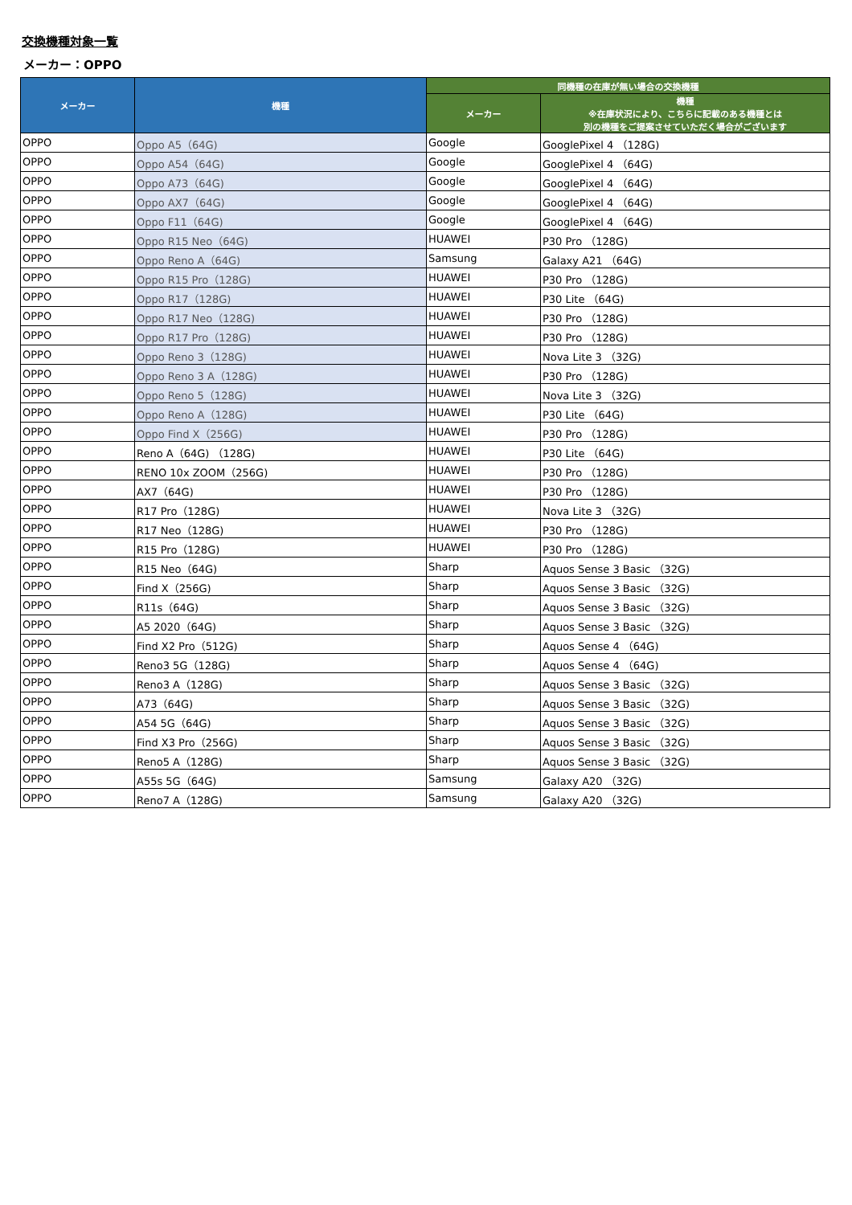交換機種対象一覧
メーカー：OPPO
| メーカー | 機種 | 同機種の在庫が無い場合の交換機種 | |
| --- | --- | --- | --- |
| | | メーカー | 機種 ※在庫状況により、こちらに記載のある機種とは 別の機種をご提案させていただく場合がございます |
| OPPO | Oppo A5（64G) | Google | GooglePixel 4 （128G) |
| OPPO | Oppo A54（64G) | Google | GooglePixel 4 （64G) |
| OPPO | Oppo A73（64G) | Google | GooglePixel 4 （64G) |
| OPPO | Oppo AX7（64G) | Google | GooglePixel 4 （64G) |
| OPPO | Oppo F11（64G) | Google | GooglePixel 4 （64G) |
| OPPO | Oppo R15 Neo（64G) | HUAWEI | P30 Pro （128G) |
| OPPO | Oppo Reno A（64G) | Samsung | Galaxy A21 （64G) |
| OPPO | Oppo R15 Pro（128G) | HUAWEI | P30 Pro （128G) |
| OPPO | Oppo R17（128G) | HUAWEI | P30 Lite （64G) |
| OPPO | Oppo R17 Neo（128G) | HUAWEI | P30 Pro （128G) |
| OPPO | Oppo R17 Pro（128G) | HUAWEI | P30 Pro （128G) |
| OPPO | Oppo Reno 3（128G) | HUAWEI | Nova Lite 3 （32G) |
| OPPO | Oppo Reno 3 A（128G) | HUAWEI | P30 Pro （128G) |
| OPPO | Oppo Reno 5（128G) | HUAWEI | Nova Lite 3 （32G) |
| OPPO | Oppo Reno A（128G) | HUAWEI | P30 Lite （64G) |
| OPPO | Oppo Find X（256G) | HUAWEI | P30 Pro （128G) |
| OPPO | Reno A（64G) （128G) | HUAWEI | P30 Lite （64G) |
| OPPO | RENO 10x ZOOM（256G) | HUAWEI | P30 Pro （128G) |
| OPPO | AX7（64G) | HUAWEI | P30 Pro （128G) |
| OPPO | R17 Pro（128G) | HUAWEI | Nova Lite 3 （32G) |
| OPPO | R17 Neo（128G) | HUAWEI | P30 Pro （128G) |
| OPPO | R15 Pro（128G) | HUAWEI | P30 Pro （128G) |
| OPPO | R15 Neo（64G) | Sharp | Aquos Sense 3 Basic （32G) |
| OPPO | Find X（256G) | Sharp | Aquos Sense 3 Basic （32G) |
| OPPO | R11s（64G) | Sharp | Aquos Sense 3 Basic （32G) |
| OPPO | A5 2020（64G) | Sharp | Aquos Sense 3 Basic （32G) |
| OPPO | Find X2 Pro（512G) | Sharp | Aquos Sense 4 （64G) |
| OPPO | Reno3 5G（128G) | Sharp | Aquos Sense 4 （64G) |
| OPPO | Reno3 A（128G) | Sharp | Aquos Sense 3 Basic （32G) |
| OPPO | A73（64G) | Sharp | Aquos Sense 3 Basic （32G) |
| OPPO | A54 5G（64G) | Sharp | Aquos Sense 3 Basic （32G) |
| OPPO | Find X3 Pro（256G) | Sharp | Aquos Sense 3 Basic （32G) |
| OPPO | Reno5 A（128G) | Sharp | Aquos Sense 3 Basic （32G) |
| OPPO | A55s 5G（64G) | Samsung | Galaxy A20 （32G) |
| OPPO | Reno7 A（128G) | Samsung | Galaxy A20 （32G) |